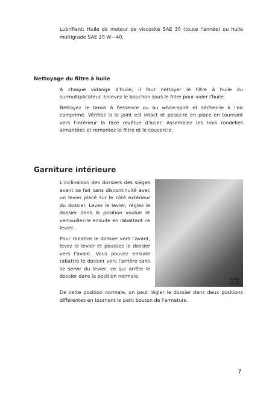Lubrifiant: Huile de moteur de viscosité SAE 30 (toute l'année) ou huile multigrade SAE 20 W—40.
Nettoyage du filtre à huile
A chaque vidange d'huile, il faut nettoyer le filtre à huile du surmultiplicateur. Enlevez le bouchon sous le filtre pour vider l'huile.
Nettoyez le tamis à l'essence ou au white-spirit et séchez-le à l'air comprimé. Vérifiez si le joint est intact et posez-le en place en tournant vers l'intérieur la face revêtue d'acier. Assemblez les trois rondelles aimantées et remontez le filtre et le couvercle.
Garniture intérieure
VOLVO
31 12
L'inclinaison des dossiers des sièges avant se fait sans discontinuité avec un levier placé sur le côté extérieur du dossier. Levez le levier, réglez le dossier dans la position voulue et verrouillez-le ensuite en rabattant ce levier.
Pour rabattre le dossier vers l'avant, levez le levier et poussez le dossier vers l'avant. Vous pouvez ensuite rabattre le dossier vers l'arrière sans se servir du levier, ce qui arrête le dossier dans la position normale.
De cette position normale, on peut régler le dossier dans deux positions différentes en tournant le petit bouton de l'armature.
7